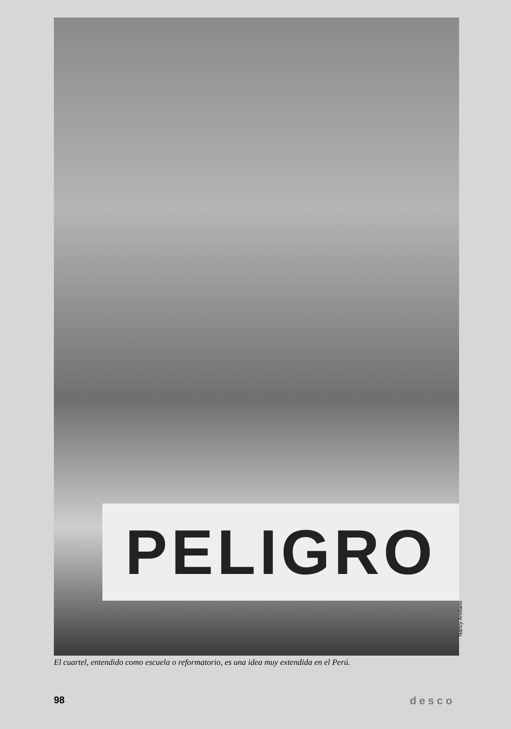PELIGRO
Nancy Arellano
El cuartel, entendido como escuela o reformatorio, es una idea muy extendida en el Perú.
98 desco